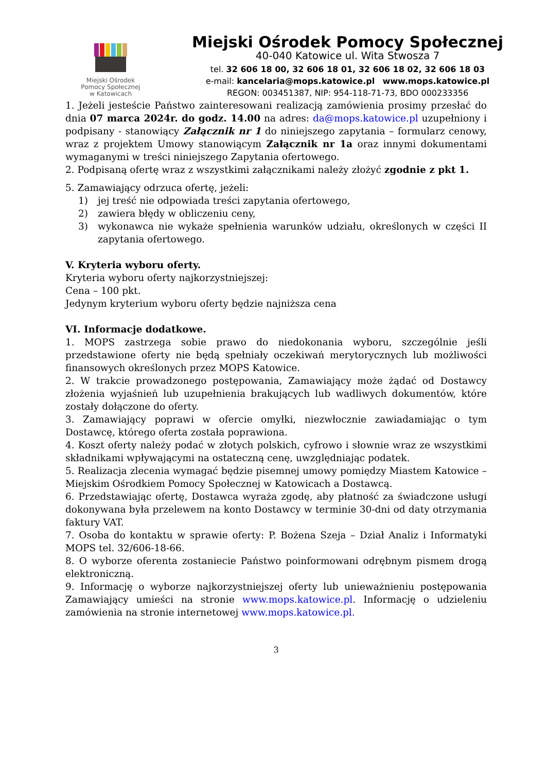Miejski Ośrodek
Pomocy Społecznej
w Katowicach
Miejski Ośrodek Pomocy Społecznej
40-040 Katowice ul. Wita Stwosza 7
tel. 32 606 18 00, 32 606 18 01, 32 606 18 02, 32 606 18 03
e-mail: kancelaria@mops.katowice.pl www.mops.katowice.pl
REGON: 003451387, NIP: 954-118-71-73, BDO 000233356
1. Jeżeli jesteście Państwo zainteresowani realizacją zamówienia prosimy przesłać do dnia 07 marca 2024r. do godz. 14.00 na adres: da@mops.katowice.pl uzupełniony i podpisany - stanowiący Załącznik nr 1 do niniejszego zapytania – formularz cenowy, wraz z projektem Umowy stanowiącym Załącznik nr 1a oraz innymi dokumentami wymaganymi w treści niniejszego Zapytania ofertowego.
2. Podpisaną ofertę wraz z wszystkimi załącznikami należy złożyć zgodnie z pkt 1.
5. Zamawiający odrzuca ofertę, jeżeli:
1) jej treść nie odpowiada treści zapytania ofertowego,
2) zawiera błędy w obliczeniu ceny,
3) wykonawca nie wykaże spełnienia warunków udziału, określonych w części II zapytania ofertowego.
V. Kryteria wyboru oferty.
Kryteria wyboru oferty najkorzystniejszej:
Cena – 100 pkt.
Jedynym kryterium wyboru oferty będzie najniższa cena
VI. Informacje dodatkowe.
1. MOPS zastrzega sobie prawo do niedokonania wyboru, szczególnie jeśli przedstawione oferty nie będą spełniały oczekiwań merytorycznych lub możliwości finansowych określonych przez MOPS Katowice.
2. W trakcie prowadzonego postępowania, Zamawiający może żądać od Dostawcy złożenia wyjaśnień lub uzupełnienia brakujących lub wadliwych dokumentów, które zostały dołączone do oferty.
3. Zamawiający poprawi w ofercie omyłki, niezwłocznie zawiadamiając o tym Dostawcę, którego oferta została poprawiona.
4. Koszt oferty należy podać w złotych polskich, cyfrowo i słownie wraz ze wszystkimi składnikami wpływającymi na ostateczną cenę, uwzględniając podatek.
5. Realizacja zlecenia wymagać będzie pisemnej umowy pomiędzy Miastem Katowice – Miejskim Ośrodkiem Pomocy Społecznej w Katowicach a Dostawcą.
6. Przedstawiając ofertę, Dostawca wyraża zgodę, aby płatność za świadczone usługi dokonywana była przelewem na konto Dostawcy w terminie 30-dni od daty otrzymania faktury VAT.
7. Osoba do kontaktu w sprawie oferty: P. Bożena Szeja – Dział Analiz i Informatyki MOPS tel. 32/606-18-66.
8. O wyborze oferenta zostaniecie Państwo poinformowani odrębnym pismem drogą elektroniczną.
9. Informację o wyborze najkorzystniejszej oferty lub unieważnieniu postępowania Zamawiający umieści na stronie www.mops.katowice.pl. Informację o udzieleniu zamówienia na stronie internetowej www.mops.katowice.pl.
3